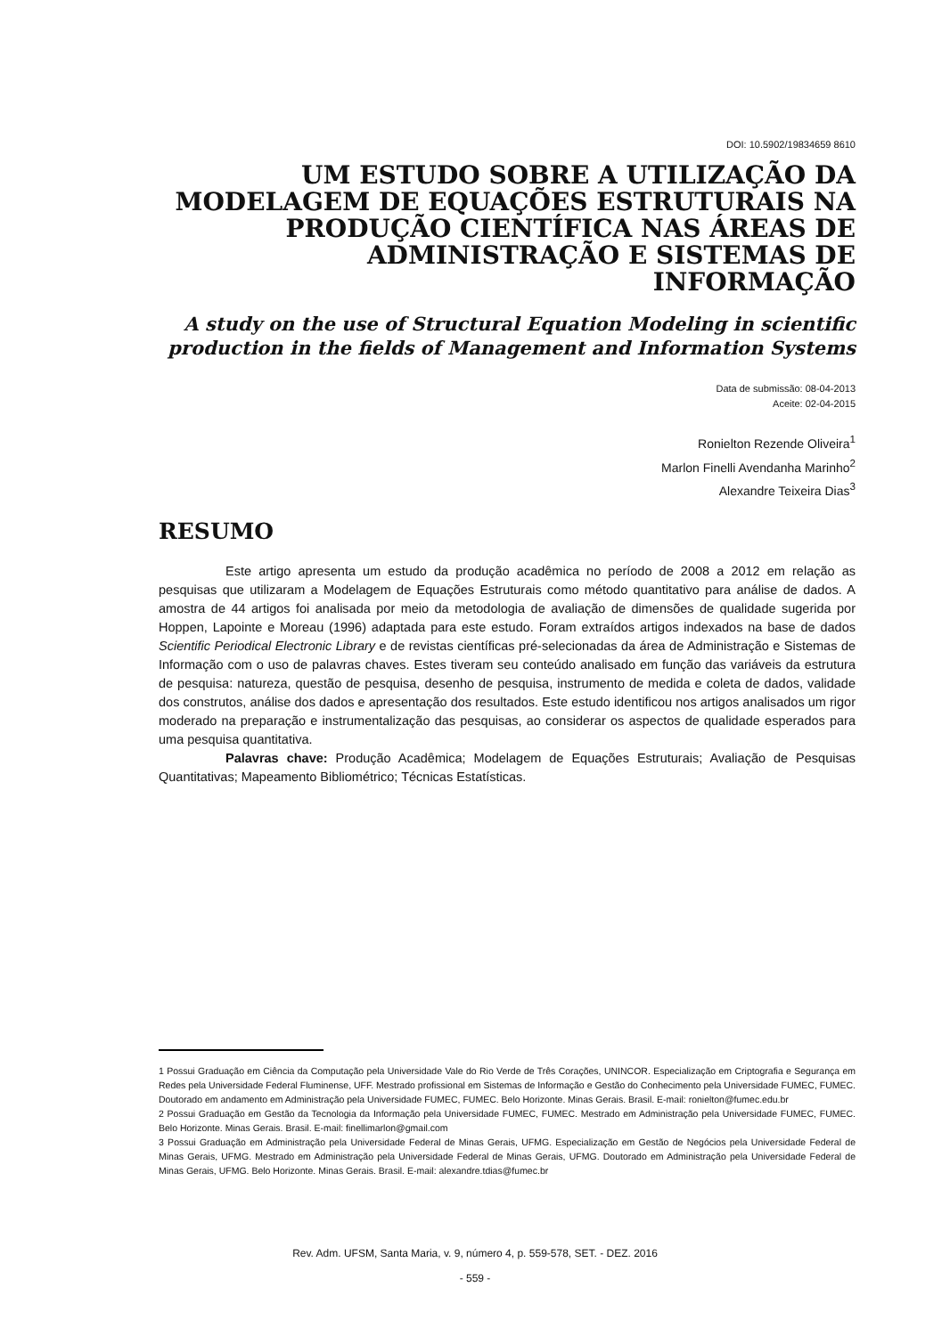DOI: 10.5902/19834659 8610
UM ESTUDO SOBRE A UTILIZAÇÃO DA MODELAGEM DE EQUAÇÕES ESTRUTURAIS NA PRODUÇÃO CIENTÍFICA NAS ÁREAS DE ADMINISTRAÇÃO E SISTEMAS DE INFORMAÇÃO
A study on the use of Structural Equation Modeling in scientific production in the fields of Management and Information Systems
Data de submissão: 08-04-2013
Aceite: 02-04-2015
Ronielton Rezende Oliveira<sup>1</sup>
Marlon Finelli Avendanha Marinho<sup>2</sup>
Alexandre Teixeira Dias<sup>3</sup>
RESUMO
Este artigo apresenta um estudo da produção acadêmica no período de 2008 a 2012 em relação as pesquisas que utilizaram a Modelagem de Equações Estruturais como método quantitativo para análise de dados. A amostra de 44 artigos foi analisada por meio da metodologia de avaliação de dimensões de qualidade sugerida por Hoppen, Lapointe e Moreau (1996) adaptada para este estudo. Foram extraídos artigos indexados na base de dados Scientific Periodical Electronic Library e de revistas científicas pré-selecionadas da área de Administração e Sistemas de Informação com o uso de palavras chaves. Estes tiveram seu conteúdo analisado em função das variáveis da estrutura de pesquisa: natureza, questão de pesquisa, desenho de pesquisa, instrumento de medida e coleta de dados, validade dos construtos, análise dos dados e apresentação dos resultados. Este estudo identificou nos artigos analisados um rigor moderado na preparação e instrumentalização das pesquisas, ao considerar os aspectos de qualidade esperados para uma pesquisa quantitativa.
Palavras chave: Produção Acadêmica; Modelagem de Equações Estruturais; Avaliação de Pesquisas Quantitativas; Mapeamento Bibliométrico; Técnicas Estatísticas.
1 Possui Graduação em Ciência da Computação pela Universidade Vale do Rio Verde de Três Corações, UNINCOR. Especialização em Criptografia e Segurança em Redes pela Universidade Federal Fluminense, UFF. Mestrado profissional em Sistemas de Informação e Gestão do Conhecimento pela Universidade FUMEC, FUMEC. Doutorado em andamento em Administração pela Universidade FUMEC, FUMEC. Belo Horizonte. Minas Gerais. Brasil. E-mail: ronielton@fumec.edu.br
2 Possui Graduação em Gestão da Tecnologia da Informação pela Universidade FUMEC, FUMEC. Mestrado em Administração pela Universidade FUMEC, FUMEC. Belo Horizonte. Minas Gerais. Brasil. E-mail: finellimarlon@gmail.com
3 Possui Graduação em Administração pela Universidade Federal de Minas Gerais, UFMG. Especialização em Gestão de Negócios pela Universidade Federal de Minas Gerais, UFMG. Mestrado em Administração pela Universidade Federal de Minas Gerais, UFMG. Doutorado em Administração pela Universidade Federal de Minas Gerais, UFMG. Belo Horizonte. Minas Gerais. Brasil. E-mail: alexandre.tdias@fumec.br
Rev. Adm. UFSM, Santa Maria, v. 9, número 4, p. 559-578, SET. - DEZ. 2016
- 559 -